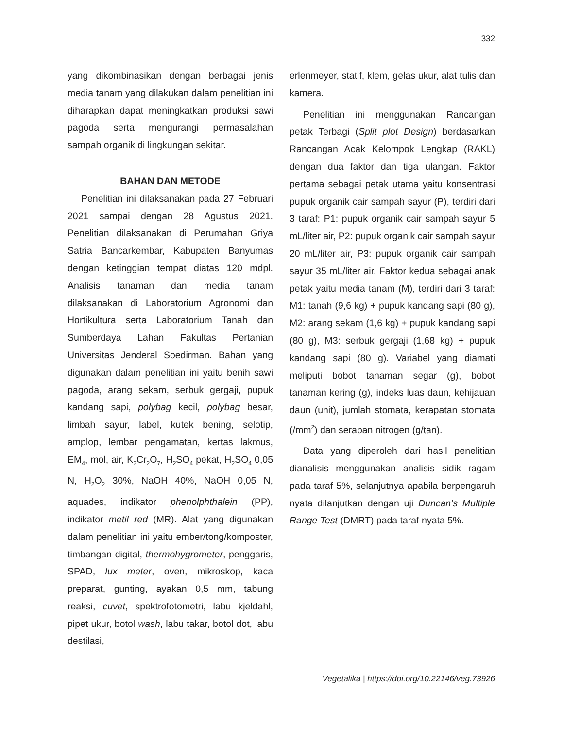332
yang dikombinasikan dengan berbagai jenis media tanam yang dilakukan dalam penelitian ini diharapkan dapat meningkatkan produksi sawi pagoda serta mengurangi permasalahan sampah organik di lingkungan sekitar.
BAHAN DAN METODE
Penelitian ini dilaksanakan pada 27 Februari 2021 sampai dengan 28 Agustus 2021. Penelitian dilaksanakan di Perumahan Griya Satria Bancarkembar, Kabupaten Banyumas dengan ketinggian tempat diatas 120 mdpl. Analisis tanaman dan media tanam dilaksanakan di Laboratorium Agronomi dan Hortikultura serta Laboratorium Tanah dan Sumberdaya Lahan Fakultas Pertanian Universitas Jenderal Soedirman. Bahan yang digunakan dalam penelitian ini yaitu benih sawi pagoda, arang sekam, serbuk gergaji, pupuk kandang sapi, polybag kecil, polybag besar, limbah sayur, label, kutek bening, selotip, amplop, lembar pengamatan, kertas lakmus, EM<sub>4</sub>, mol, air, K<sub>2</sub>Cr<sub>2</sub>O<sub>7</sub>, H<sub>2</sub>SO<sub>4</sub> pekat, H<sub>2</sub>SO<sub>4</sub> 0,05 N, H<sub>2</sub>O<sub>2</sub> 30%, NaOH 40%, NaOH 0,05 N, aquades, indikator phenolphthalein (PP), indikator metil red (MR). Alat yang digunakan dalam penelitian ini yaitu ember/tong/komposter, timbangan digital, thermohygrometer, penggaris, SPAD, lux meter, oven, mikroskop, kaca preparat, gunting, ayakan 0,5 mm, tabung reaksi, cuvet, spektrofotometri, labu kjeldahl, pipet ukur, botol wash, labu takar, botol dot, labu destilasi,
erlenmeyer, statif, klem, gelas ukur, alat tulis dan kamera.
Penelitian ini menggunakan Rancangan petak Terbagi (Split plot Design) berdasarkan Rancangan Acak Kelompok Lengkap (RAKL) dengan dua faktor dan tiga ulangan. Faktor pertama sebagai petak utama yaitu konsentrasi pupuk organik cair sampah sayur (P), terdiri dari 3 taraf: P1: pupuk organik cair sampah sayur 5 mL/liter air, P2: pupuk organik cair sampah sayur 20 mL/liter air, P3: pupuk organik cair sampah sayur 35 mL/liter air. Faktor kedua sebagai anak petak yaitu media tanam (M), terdiri dari 3 taraf: M1: tanah (9,6 kg) + pupuk kandang sapi (80 g), M2: arang sekam (1,6 kg) + pupuk kandang sapi (80 g), M3: serbuk gergaji (1,68 kg) + pupuk kandang sapi (80 g). Variabel yang diamati meliputi bobot tanaman segar (g), bobot tanaman kering (g), indeks luas daun, kehijauan daun (unit), jumlah stomata, kerapatan stomata (/mm<sup>2</sup>) dan serapan nitrogen (g/tan).
Data yang diperoleh dari hasil penelitian dianalisis menggunakan analisis sidik ragam pada taraf 5%, selanjutnya apabila berpengaruh nyata dilanjutkan dengan uji Duncan’s Multiple Range Test (DMRT) pada taraf nyata 5%.
Vegetalika | https://doi.org/10.22146/veg.73926